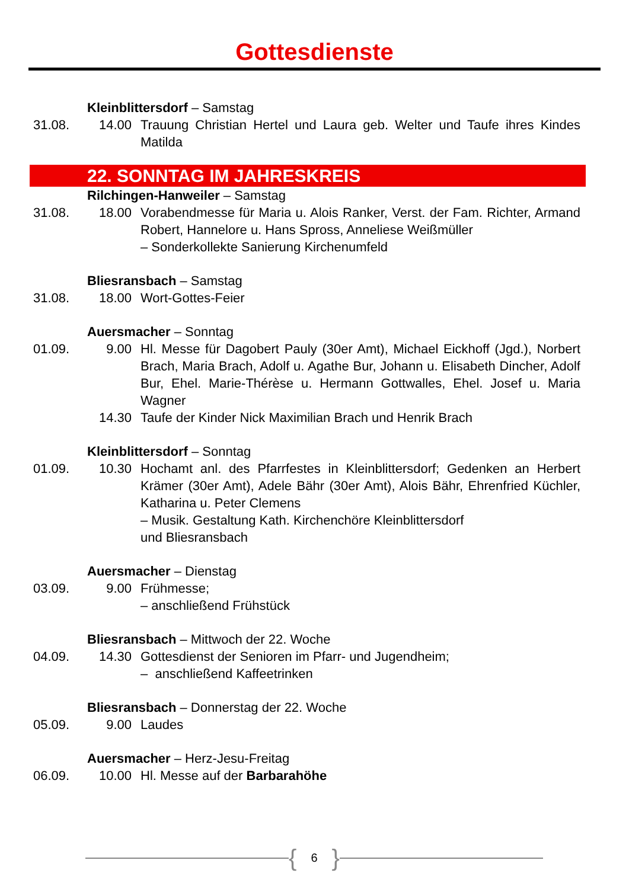Gottesdienste
Kleinblittersdorf – Samstag
31.08. 14.00 Trauung Christian Hertel und Laura geb. Welter und Taufe ihres Kindes Matilda
22. SONNTAG IM JAHRESKREIS
Rilchingen-Hanweiler – Samstag
31.08. 18.00 Vorabendmesse für Maria u. Alois Ranker, Verst. der Fam. Richter, Armand Robert, Hannelore u. Hans Spross, Anneliese Weißmüller
– Sonderkollekte Sanierung Kirchenumfeld
Bliesransbach – Samstag
31.08. 18.00 Wort-Gottes-Feier
Auersmacher – Sonntag
01.09. 9.00 Hl. Messe für Dagobert Pauly (30er Amt), Michael Eickhoff (Jgd.), Norbert Brach, Maria Brach, Adolf u. Agathe Bur, Johann u. Elisa­beth Dincher, Adolf Bur, Ehel. Marie-Thérèse u. Hermann Gottwal­les, Ehel. Josef u. Maria Wagner
14.30 Taufe der Kinder Nick Maximilian Brach und Henrik Brach
Kleinblittersdorf – Sonntag
01.09. 10.30 Hochamt anl. des Pfarrfestes in Kleinblittersdorf; Gedenken an Her­bert Krämer (30er Amt), Adele Bähr (30er Amt), Alois Bähr, Ehren­fried Küchler, Katharina u. Peter Clemens
– Musik. Gestaltung Kath. Kirchenchöre Kleinblittersdorf
und Bliesransbach
Auersmacher – Dienstag
03.09. 9.00 Frühmesse;
– anschließend Frühstück
Bliesransbach – Mittwoch der 22. Woche
04.09. 14.30 Gottesdienst der Senioren im Pfarr- und Jugendheim;
– anschließend Kaffeetrinken
Bliesransbach – Donnerstag der 22. Woche
05.09. 9.00 Laudes
Auersmacher – Herz-Jesu-Freitag
06.09. 10.00 Hl. Messe auf der Barbarahöhe
{ 6 }